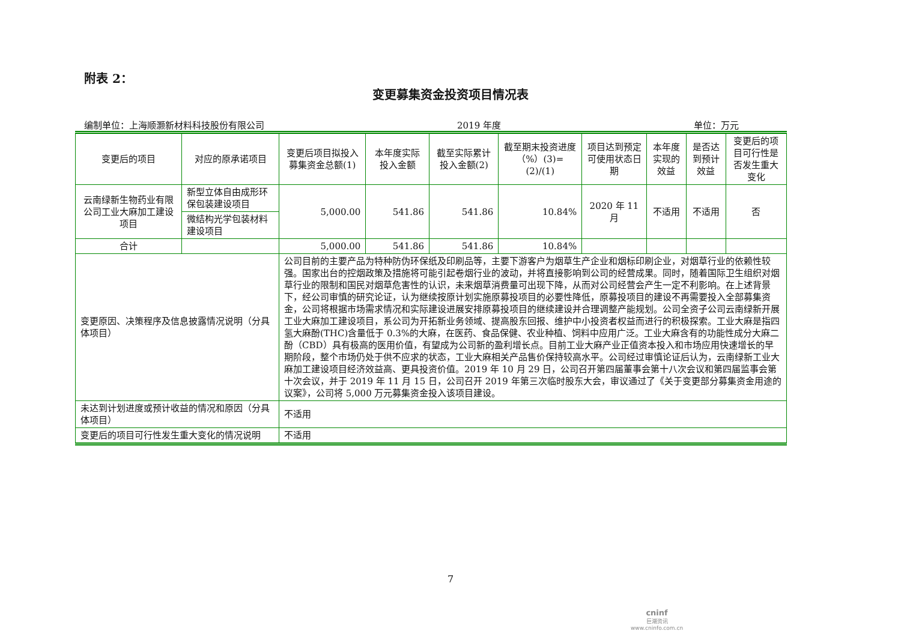附表 2：
变更募集资金投资项目情况表
编制单位：上海顺灏新材料科技股份有限公司 2019 年度 单位：万元
| 变更后的项目 | 对应的原承诺项目 | 变更后项目拟投入募集资金总额(1) | 本年度实际投入金额 | 截至实际累计投入金额(2) | 截至期末投资进度（%）(3)=(2)/(1) | 项目达到预定可使用状态日期 | 本年度实现的效益 | 是否达到预计效益 | 变更后的项目可行性是否发生重大变化 |
| --- | --- | --- | --- | --- | --- | --- | --- | --- | --- |
| 云南绿新生物药业有限公司工业大麻加工建设项目 | 新型立体自由成形环保包装建设项目 | 5,000.00 | 541.86 | 541.86 | 10.84% | 2020 年 11 月 | 不适用 | 不适用 | 否 |
| | 微结构光学包装材料建设项目 | | | | | | | | |
| 合计 | | 5,000.00 | 541.86 | 541.86 | 10.84% | | | | |
| 变更原因、决策程序及信息披露情况说明（分具体项目） | | 公司目前的主要产品为特种防伪环保纸及印刷品等，主要下游客户为烟草生产企业和烟标印刷企业，对烟草行业的依赖性较强。国家出台的控烟政策及措施将可能引起卷烟行业的波动，并将直接影响到公司的经营成果。同时，随着国际卫生组织对烟草行业的限制和国民对烟草危害性的认识，未来烟草消费量可出现下降，从而对公司经营会产生一定不利影响。在上述背景下，经公司审慎的研究论证，认为继续按原计划实施原募投项目的必要性降低，原募投项目的建设不再需要投入全部募集资金，公司将根据市场需求情况和实际建设进展安排原募投项目的继续建设并合理调整产能规划。公司全资子公司云南绿新开展工业大麻加工建设项目，系公司为开拓新业务领域、提高股东回报、维护中小投资者权益而进行的积极探索。工业大麻是指四氢大麻酚(THC)含量低于 0.3%的大麻，在医药、食品保健、农业种植、饲料中应用广泛。工业大麻含有的功能性成分大麻二酚（CBD）具有极高的医用价值，有望成为公司新的盈利增长点。目前工业大麻产业正值资本投入和市场应用快速增长的早期阶段，整个市场仍处于供不应求的状态，工业大麻相关产品售价保持较高水平。公司经过审慎论证后认为，云南绿新工业大麻加工建设项目经济效益高、更具投资价值。2019 年 10 月 29 日，公司召开第四届董事会第十八次会议和第四届监事会第十次会议，并于 2019 年 11 月 15 日，公司召开 2019 年第三次临时股东大会，审议通过了《关于变更部分募集资金用途的议案》，公司将 5,000 万元募集资金投入该项目建设。 | | | | | | | |
| 未达到计划进度或预计收益的情况和原因（分具体项目） | | 不适用 | | | | | | | |
| 变更后的项目可行性发生重大变化的情况说明 | | 不适用 | | | | | | | |
7
cninf
巨潮资讯
www.cninfo.com.cn